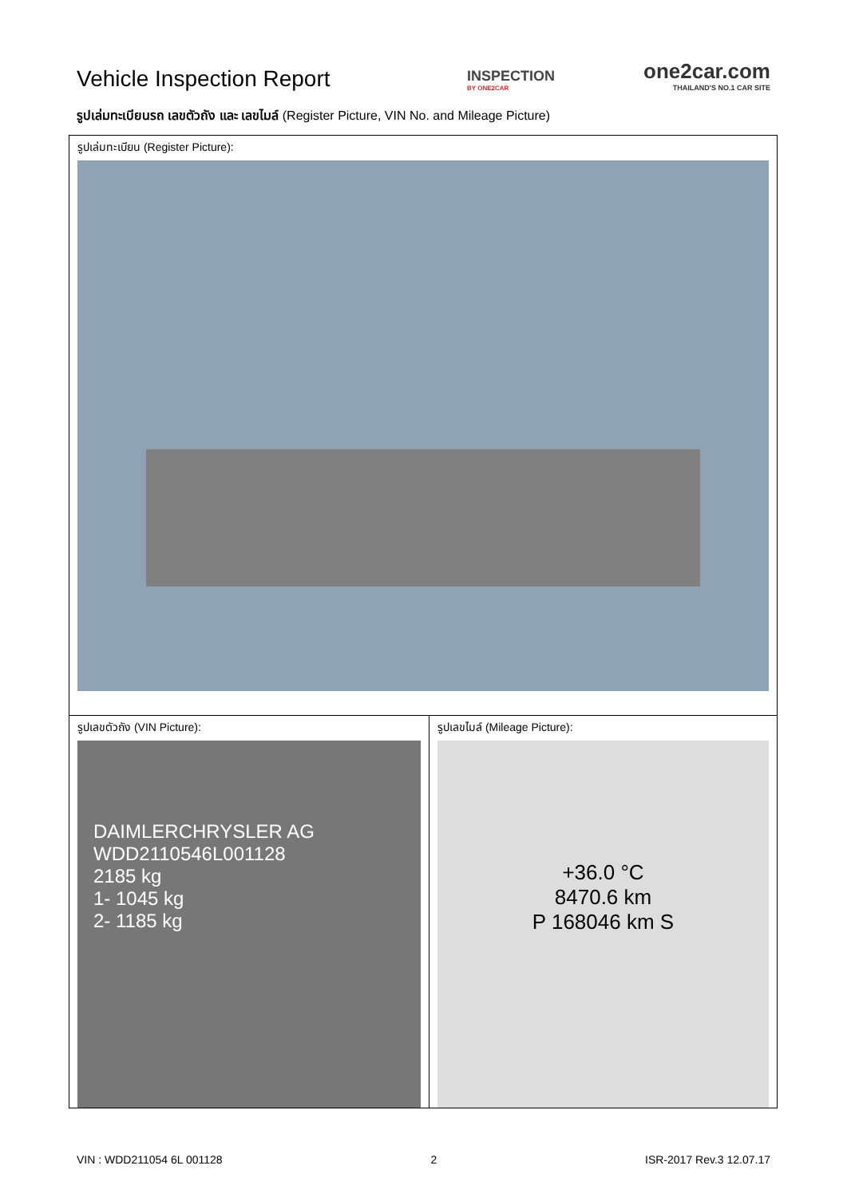Vehicle Inspection Report
INSPECTION
BY ONE2CAR
one2car.com
THAILAND'S NO.1 CAR SITE
รูปเล่มทะเบียนรถ เลขตัวถัง และ เลขไมล์ (Register Picture, VIN No. and Mileage Picture)
| รูปเล่มทะเบียน (Register Picture): | |
| รูปเลขตัวถัง (VIN Picture): DAIMLERCHRYSLER AG WDD2110546L001128 2185 kg 1- 1045 kg 2- 1185 kg | รูปเลขไมล์ (Mileage Picture): +36.0 °C 8470.6 km P 168046 km S |
VIN : WDD211054 6L 001128 2 ISR-2017 Rev.3 12.07.17